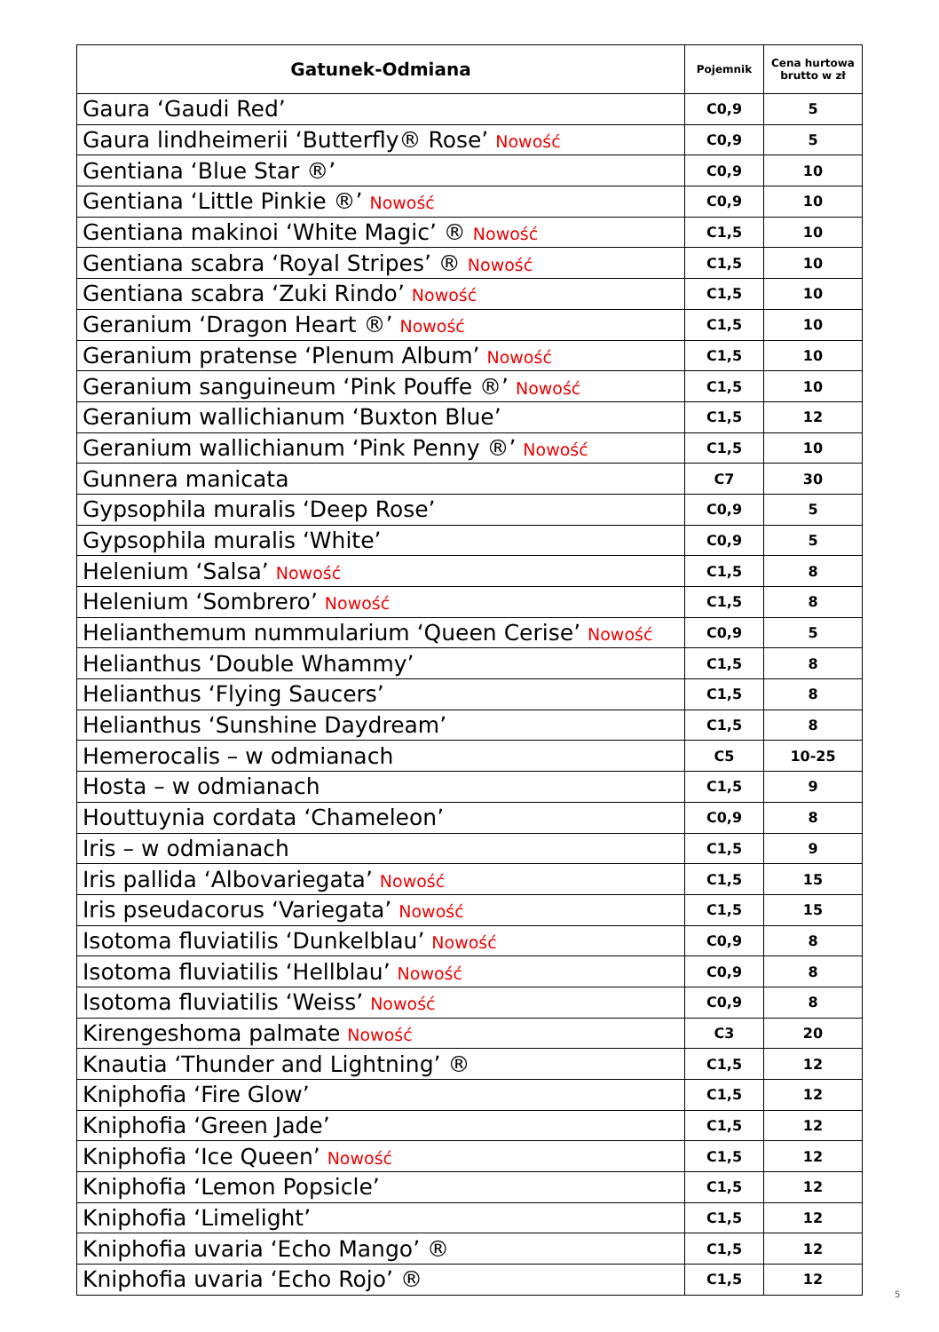| Gatunek-Odmiana | Pojemnik | Cena hurtowa brutto w zł |
| --- | --- | --- |
| Gaura ‘Gaudi Red’ | C0,9 | 5 |
| Gaura lindheimerii ‘Butterfly® Rose’ Nowość | C0,9 | 5 |
| Gentiana ‘Blue Star ®’ | C0,9 | 10 |
| Gentiana ‘Little Pinkie ®’ Nowość | C0,9 | 10 |
| Gentiana makinoi ‘White Magic’ ® Nowość | C1,5 | 10 |
| Gentiana scabra ‘Royal Stripes’ ® Nowość | C1,5 | 10 |
| Gentiana scabra ‘Zuki Rindo’ Nowość | C1,5 | 10 |
| Geranium ‘Dragon Heart ®’ Nowość | C1,5 | 10 |
| Geranium pratense ‘Plenum Album’ Nowość | C1,5 | 10 |
| Geranium sanguineum ‘Pink Pouffe ®’ Nowość | C1,5 | 10 |
| Geranium wallichianum ‘Buxton Blue’ | C1,5 | 12 |
| Geranium wallichianum ‘Pink Penny ®’ Nowość | C1,5 | 10 |
| Gunnera manicata | C7 | 30 |
| Gypsophila muralis ‘Deep Rose’ | C0,9 | 5 |
| Gypsophila muralis ‘White’ | C0,9 | 5 |
| Helenium ‘Salsa’ Nowość | C1,5 | 8 |
| Helenium ‘Sombrero’ Nowość | C1,5 | 8 |
| Helianthemum nummularium ‘Queen Cerise’ Nowość | C0,9 | 5 |
| Helianthus ‘Double Whammy’ | C1,5 | 8 |
| Helianthus ‘Flying Saucers’ | C1,5 | 8 |
| Helianthus ‘Sunshine Daydream’ | C1,5 | 8 |
| Hemerocalis – w odmianach | C5 | 10-25 |
| Hosta – w odmianach | C1,5 | 9 |
| Houttuynia cordata ‘Chameleon’ | C0,9 | 8 |
| Iris – w odmianach | C1,5 | 9 |
| Iris pallida ‘Albovariegata’ Nowość | C1,5 | 15 |
| Iris pseudacorus ‘Variegata’ Nowość | C1,5 | 15 |
| Isotoma fluviatilis ‘Dunkelblau’ Nowość | C0,9 | 8 |
| Isotoma fluviatilis ‘Hellblau’ Nowość | C0,9 | 8 |
| Isotoma fluviatilis ‘Weiss’ Nowość | C0,9 | 8 |
| Kirengeshoma palmate Nowość | C3 | 20 |
| Knautia ‘Thunder and Lightning’ ® | C1,5 | 12 |
| Kniphofia ‘Fire Glow’ | C1,5 | 12 |
| Kniphofia ‘Green Jade’ | C1,5 | 12 |
| Kniphofia ‘Ice Queen’ Nowość | C1,5 | 12 |
| Kniphofia ‘Lemon Popsicle’ | C1,5 | 12 |
| Kniphofia ‘Limelight’ | C1,5 | 12 |
| Kniphofia uvaria ‘Echo Mango’ ® | C1,5 | 12 |
| Kniphofia uvaria ‘Echo Rojo’ ® | C1,5 | 12 |
5